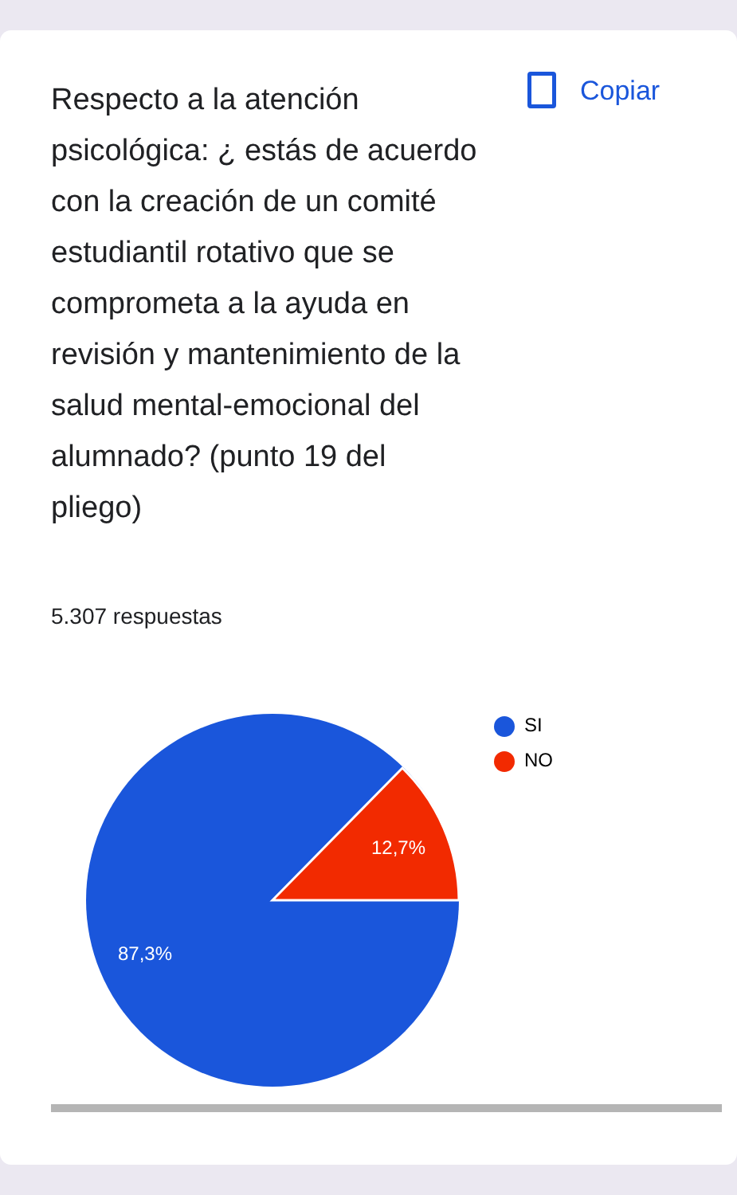Respecto a la atención psicológica: ¿ estás de acuerdo con la creación de un comité estudiantil rotativo que se comprometa a la ayuda en revisión y mantenimiento de la salud mental-emocional del alumnado? (punto 19 del pliego)
Copiar
5.307 respuestas
12,7%
87,3%
SI
NO